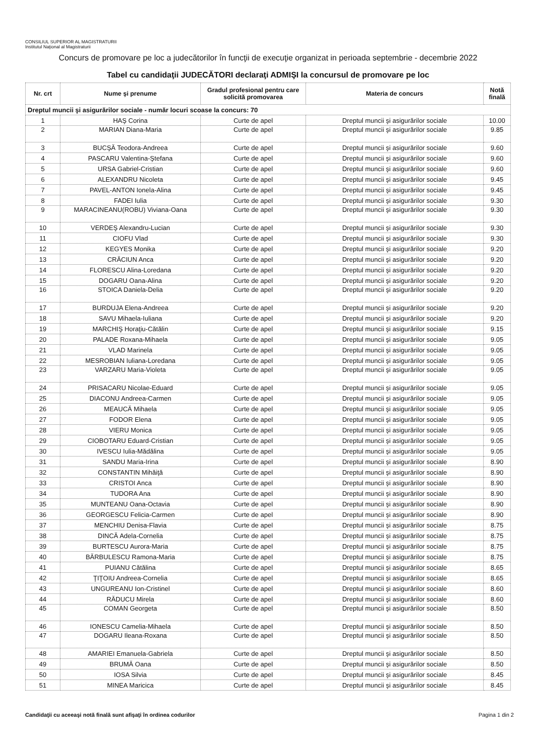CONSILIUL SUPERIOR AL MAGISTRATURII
Institutul Naţional al Magistraturii
Concurs de promovare pe loc a judecătorilor în funcţii de execuţie organizat in perioada septembrie - decembrie 2022
Tabel cu candidaţii JUDECĂTORI declaraţi ADMIŞI la concursul de promovare pe loc
| Nr. crt | Nume şi prenume | Gradul profesional pentru care solicită promovarea | Materia de concurs | Notă finală |
| --- | --- | --- | --- | --- |
| Dreptul muncii şi asigurărilor sociale - număr locuri scoase la concurs: 70 | | | | |
| 1 | HAŞ Corina | Curte de apel | Dreptul muncii şi asigurărilor sociale | 10.00 |
| 2 | MARIAN Diana-Maria | Curte de apel | Dreptul muncii şi asigurărilor sociale | 9.85 |
| 3 | BUCŞĂ Teodora-Andreea | Curte de apel | Dreptul muncii şi asigurărilor sociale | 9.60 |
| 4 | PASCARU Valentina-Ştefana | Curte de apel | Dreptul muncii şi asigurărilor sociale | 9.60 |
| 5 | URSA Gabriel-Cristian | Curte de apel | Dreptul muncii şi asigurărilor sociale | 9.60 |
| 6 | ALEXANDRU Nicoleta | Curte de apel | Dreptul muncii şi asigurărilor sociale | 9.45 |
| 7 | PAVEL-ANTON Ionela-Alina | Curte de apel | Dreptul muncii şi asigurărilor sociale | 9.45 |
| 8 | FADEI Iulia | Curte de apel | Dreptul muncii şi asigurărilor sociale | 9.30 |
| 9 | MARACINEANU(ROBU) Viviana-Oana | Curte de apel | Dreptul muncii şi asigurărilor sociale | 9.30 |
| 10 | VERDEŞ Alexandru-Lucian | Curte de apel | Dreptul muncii şi asigurărilor sociale | 9.30 |
| 11 | CIOFU Vlad | Curte de apel | Dreptul muncii şi asigurărilor sociale | 9.30 |
| 12 | KEGYES Monika | Curte de apel | Dreptul muncii şi asigurărilor sociale | 9.20 |
| 13 | CRĂCIUN Anca | Curte de apel | Dreptul muncii şi asigurărilor sociale | 9.20 |
| 14 | FLORESCU Alina-Loredana | Curte de apel | Dreptul muncii şi asigurărilor sociale | 9.20 |
| 15 | DOGARU Oana-Alina | Curte de apel | Dreptul muncii şi asigurărilor sociale | 9.20 |
| 16 | STOICA Daniela-Delia | Curte de apel | Dreptul muncii şi asigurărilor sociale | 9.20 |
| 17 | BURDUJA Elena-Andreea | Curte de apel | Dreptul muncii şi asigurărilor sociale | 9.20 |
| 18 | SAVU Mihaela-Iuliana | Curte de apel | Dreptul muncii şi asigurărilor sociale | 9.20 |
| 19 | MARCHIŞ Horaţiu-Cătălin | Curte de apel | Dreptul muncii şi asigurărilor sociale | 9.15 |
| 20 | PALADE Roxana-Mihaela | Curte de apel | Dreptul muncii şi asigurărilor sociale | 9.05 |
| 21 | VLAD Marinela | Curte de apel | Dreptul muncii şi asigurărilor sociale | 9.05 |
| 22 | MESROBIAN Iuliana-Loredana | Curte de apel | Dreptul muncii şi asigurărilor sociale | 9.05 |
| 23 | VARZARU Maria-Violeta | Curte de apel | Dreptul muncii şi asigurărilor sociale | 9.05 |
| 24 | PRISACARU Nicolae-Eduard | Curte de apel | Dreptul muncii şi asigurărilor sociale | 9.05 |
| 25 | DIACONU Andreea-Carmen | Curte de apel | Dreptul muncii şi asigurărilor sociale | 9.05 |
| 26 | MEAUCĂ Mihaela | Curte de apel | Dreptul muncii şi asigurărilor sociale | 9.05 |
| 27 | FODOR Elena | Curte de apel | Dreptul muncii şi asigurărilor sociale | 9.05 |
| 28 | VIERU Monica | Curte de apel | Dreptul muncii şi asigurărilor sociale | 9.05 |
| 29 | CIOBOTARU Eduard-Cristian | Curte de apel | Dreptul muncii şi asigurărilor sociale | 9.05 |
| 30 | IVESCU Iulia-Mădălina | Curte de apel | Dreptul muncii şi asigurărilor sociale | 9.05 |
| 31 | SANDU Maria-Irina | Curte de apel | Dreptul muncii şi asigurărilor sociale | 8.90 |
| 32 | CONSTANTIN Mihăiţă | Curte de apel | Dreptul muncii şi asigurărilor sociale | 8.90 |
| 33 | CRISTOI Anca | Curte de apel | Dreptul muncii şi asigurărilor sociale | 8.90 |
| 34 | TUDORA Ana | Curte de apel | Dreptul muncii şi asigurărilor sociale | 8.90 |
| 35 | MUNTEANU Oana-Octavia | Curte de apel | Dreptul muncii şi asigurărilor sociale | 8.90 |
| 36 | GEORGESCU Felicia-Carmen | Curte de apel | Dreptul muncii şi asigurărilor sociale | 8.90 |
| 37 | MENCHIU Denisa-Flavia | Curte de apel | Dreptul muncii şi asigurărilor sociale | 8.75 |
| 38 | DINCĂ Adela-Cornelia | Curte de apel | Dreptul muncii şi asigurărilor sociale | 8.75 |
| 39 | BURTESCU Aurora-Maria | Curte de apel | Dreptul muncii şi asigurărilor sociale | 8.75 |
| 40 | BĂRBULESCU Ramona-Maria | Curte de apel | Dreptul muncii şi asigurărilor sociale | 8.75 |
| 41 | PUIANU Cătălina | Curte de apel | Dreptul muncii şi asigurărilor sociale | 8.65 |
| 42 | ŢIŢOIU Andreea-Cornelia | Curte de apel | Dreptul muncii şi asigurărilor sociale | 8.65 |
| 43 | UNGUREANU Ion-Cristinel | Curte de apel | Dreptul muncii şi asigurărilor sociale | 8.60 |
| 44 | RĂDUCU Mirela | Curte de apel | Dreptul muncii şi asigurărilor sociale | 8.60 |
| 45 | COMAN Georgeta | Curte de apel | Dreptul muncii şi asigurărilor sociale | 8.50 |
| 46 | IONESCU Camelia-Mihaela | Curte de apel | Dreptul muncii şi asigurărilor sociale | 8.50 |
| 47 | DOGARU Ileana-Roxana | Curte de apel | Dreptul muncii şi asigurărilor sociale | 8.50 |
| 48 | AMARIEI Emanuela-Gabriela | Curte de apel | Dreptul muncii şi asigurărilor sociale | 8.50 |
| 49 | BRUMĂ Oana | Curte de apel | Dreptul muncii şi asigurărilor sociale | 8.50 |
| 50 | IOSA Silvia | Curte de apel | Dreptul muncii şi asigurărilor sociale | 8.45 |
| 51 | MINEA Maricica | Curte de apel | Dreptul muncii şi asigurărilor sociale | 8.45 |
Candidaţii cu aceeaşi notă finală sunt afişaţi în ordinea codurilor Pagina 1 din 2